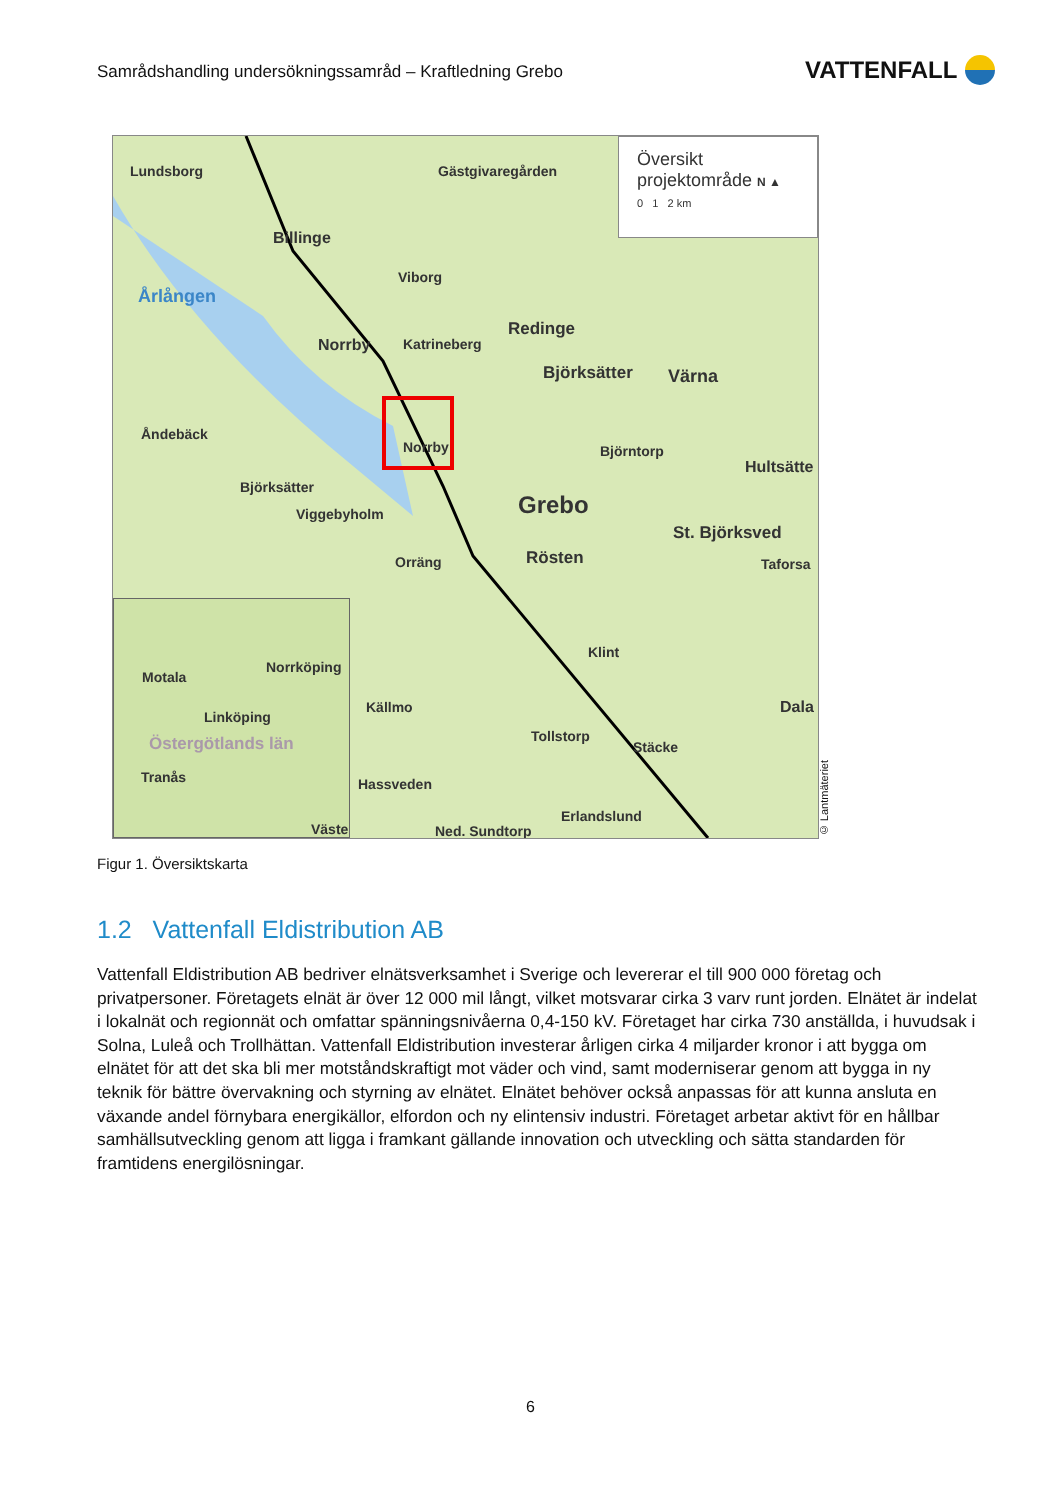Samrådshandling undersökningssamråd – Kraftledning Grebo
VATTENFALL
Lundsborg Gästgivaregården
Billinge
Årlången
Viborg
Katrineberg Norrby
Redinge
Björksätter Värna
Åndebäck
Norrby Björntorp
Hultsätte
Björksätter
Viggebyholm Grebo
St. Björksved
Orräng Rösten Taforsa
Klint
Källmo Dala
Tollstorp
Stäcke
Hassveden
Erlandslund
Ned. Sundtorp
Översikt
projektområde N ▲
0 1 2 km
Motala
Norrköping
Linköping
Östergötlands län
Tranås
Väste
© Lantmäteriet
Figur 1. Översiktskarta
1.2 Vattenfall Eldistribution AB
Vattenfall Eldistribution AB bedriver elnätsverksamhet i Sverige och levererar el till 900 000 företag och privatpersoner. Företagets elnät är över 12 000 mil långt, vilket motsvarar cirka 3 varv runt jorden. Elnätet är indelat i lokalnät och regionnät och omfattar spänningsnivåerna 0,4-150 kV. Företaget har cirka 730 anställda, i huvudsak i Solna, Luleå och Trollhättan. Vattenfall Eldistribution investerar årligen cirka 4 miljarder kronor i att bygga om elnätet för att det ska bli mer motståndskraftigt mot väder och vind, samt moderniserar genom att bygga in ny teknik för bättre övervakning och styrning av elnätet. Elnätet behöver också anpassas för att kunna ansluta en växande andel förnybara energikällor, elfordon och ny elintensiv industri. Företaget arbetar aktivt för en hållbar samhällsutveckling genom att ligga i framkant gällande innovation och utveckling och sätta standarden för framtidens energilösningar.
6